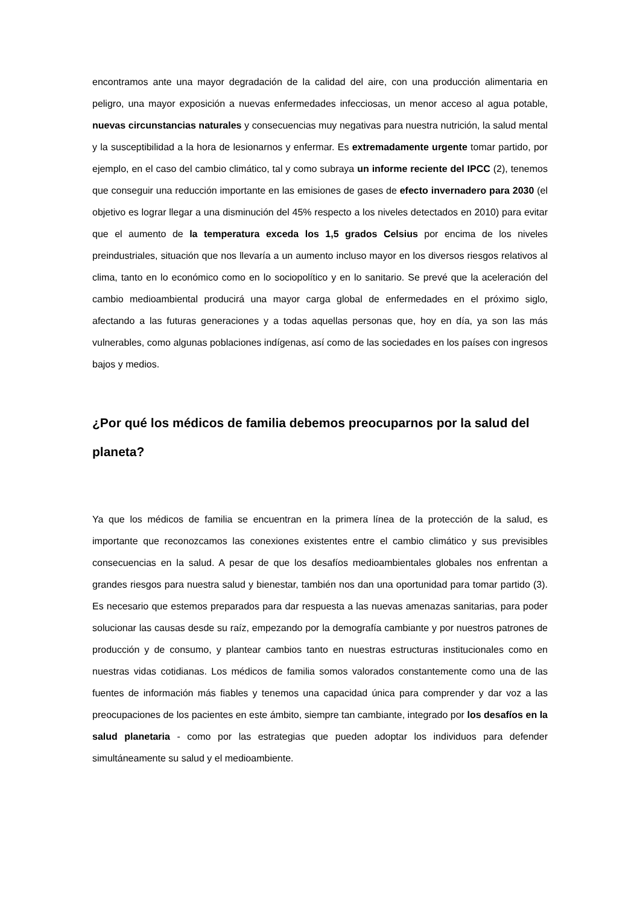encontramos ante una mayor degradación de la calidad del aire, con una producción alimentaria en peligro, una mayor exposición a nuevas enfermedades infecciosas, un menor acceso al agua potable, nuevas circunstancias naturales y consecuencias muy negativas para nuestra nutrición, la salud mental y la susceptibilidad a la hora de lesionarnos y enfermar. Es extremadamente urgente tomar partido, por ejemplo, en el caso del cambio climático, tal y como subraya un informe reciente del IPCC (2), tenemos que conseguir una reducción importante en las emisiones de gases de efecto invernadero para 2030 (el objetivo es lograr llegar a una disminución del 45% respecto a los niveles detectados en 2010) para evitar que el aumento de la temperatura exceda los 1,5 grados Celsius por encima de los niveles preindustriales, situación que nos llevaría a un aumento incluso mayor en los diversos riesgos relativos al clima, tanto en lo económico como en lo sociopolítico y en lo sanitario. Se prevé que la aceleración del cambio medioambiental producirá una mayor carga global de enfermedades en el próximo siglo, afectando a las futuras generaciones y a todas aquellas personas que, hoy en día, ya son las más vulnerables, como algunas poblaciones indígenas, así como de las sociedades en los países con ingresos bajos y medios.
¿Por qué los médicos de familia debemos preocuparnos por la salud del planeta?
Ya que los médicos de familia se encuentran en la primera línea de la protección de la salud, es importante que reconozcamos las conexiones existentes entre el cambio climático y sus previsibles consecuencias en la salud. A pesar de que los desafíos medioambientales globales nos enfrentan a grandes riesgos para nuestra salud y bienestar, también nos dan una oportunidad para tomar partido (3). Es necesario que estemos preparados para dar respuesta a las nuevas amenazas sanitarias, para poder solucionar las causas desde su raíz, empezando por la demografía cambiante y por nuestros patrones de producción y de consumo, y plantear cambios tanto en nuestras estructuras institucionales como en nuestras vidas cotidianas. Los médicos de familia somos valorados constantemente como una de las fuentes de información más fiables y tenemos una capacidad única para comprender y dar voz a las preocupaciones de los pacientes en este ámbito, siempre tan cambiante, integrado por los desafíos en la salud planetaria - como por las estrategias que pueden adoptar los individuos para defender simultáneamente su salud y el medioambiente.